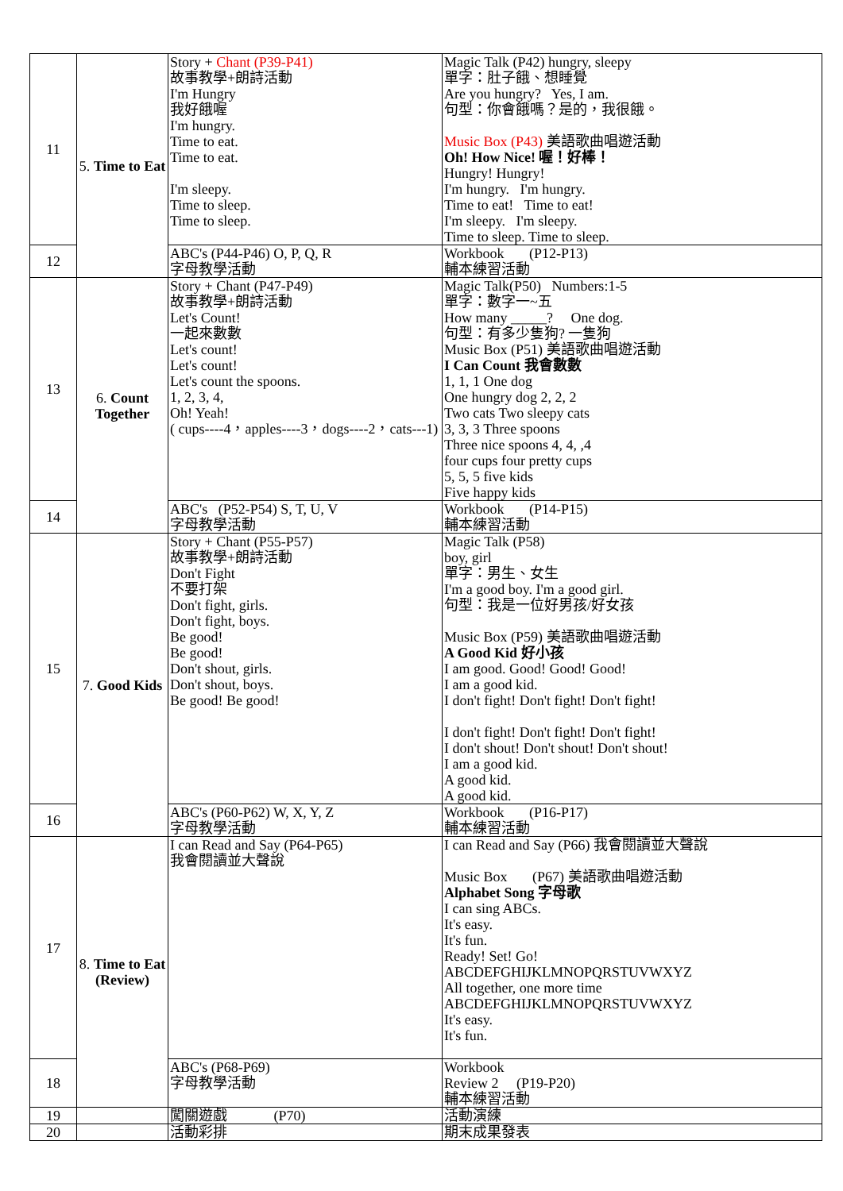| 11 | 5. Time to Eat | Story + Chant (P39-P41) 故事教學+朗詩活動 I'm Hungry 我好餓喔 I'm hungry. Time to eat. Time to eat. I'm sleepy. Time to sleep. Time to sleep. | Magic Talk (P42) hungry, sleepy 單字：肚子餓、想睡覺 Are you hungry? Yes, I am. 句型：你會餓嗎？是的，我很餓。 Music Box (P43) 美語歌曲唱遊活動 Oh! How Nice! 喔！好棒！ Hungry! Hungry! I'm hungry. I'm hungry. Time to eat! Time to eat! I'm sleepy. I'm sleepy. Time to sleep. Time to sleep. |
| 12 | | ABC's (P44-P46) O, P, Q, R 字母教學活動 | Workbook (P12-P13) 輔本練習活動 |
| 13 | 6. Count Together | Story + Chant (P47-P49) 故事教學+朗詩活動 Let's Count! 一起來數數 Let's count! Let's count! Let's count the spoons. 1, 2, 3, 4, Oh! Yeah! ( cups----4，apples----3，dogs----2，cats---1) | Magic Talk(P50) Numbers:1-5 單字：數字一~五 How many _____? One dog. 句型：有多少隻狗? 一隻狗 Music Box (P51) 美語歌曲唱遊活動 I Can Count 我會數數 1, 1, 1 One dog One hungry dog 2, 2, 2 Two cats Two sleepy cats 3, 3, 3 Three spoons Three nice spoons 4, 4, ,4 four cups four pretty cups 5, 5, 5 five kids Five happy kids |
| 14 | | ABC's (P52-P54) S, T, U, V 字母教學活動 | Workbook (P14-P15) 輔本練習活動 |
| 15 | 7. Good Kids | Story + Chant (P55-P57) 故事教學+朗詩活動 Don't Fight 不要打架 Don't fight, girls. Don't fight, boys. Be good! Be good! Don't shout, girls. Don't shout, boys. Be good! Be good! | Magic Talk (P58) boy, girl 單字：男生、女生 I'm a good boy. I'm a good girl. 句型：我是一位好男孩/好女孩 Music Box (P59) 美語歌曲唱遊活動 A Good Kid 好小孩 I am good. Good! Good! Good! I am a good kid. I don't fight! Don't fight! Don't fight! I don't fight! Don't fight! Don't fight! I don't shout! Don't shout! Don't shout! I am a good kid. A good kid. A good kid. |
| 16 | | ABC's (P60-P62) W, X, Y, Z 字母教學活動 | Workbook (P16-P17) 輔本練習活動 |
| 17 | 8. Time to Eat (Review) | I can Read and Say (P64-P65) 我會閱讀並大聲說 | I can Read and Say (P66) 我會閱讀並大聲說 Music Box (P67) 美語歌曲唱遊活動 Alphabet Song 字母歌 I can sing ABCs. It's easy. It's fun. Ready! Set! Go! ABCDEFGHIJKLMNOPQRSTUVWXYZ All together, one more time ABCDEFGHIJKLMNOPQRSTUVWXYZ It's easy. It's fun. |
| 18 | | ABC's (P68-P69) 字母教學活動 | Workbook Review 2 (P19-P20) 輔本練習活動 |
| 19 | | 闖關遊戲 (P70) | 活動演練 |
| 20 | | 活動彩排 | 期末成果發表 |